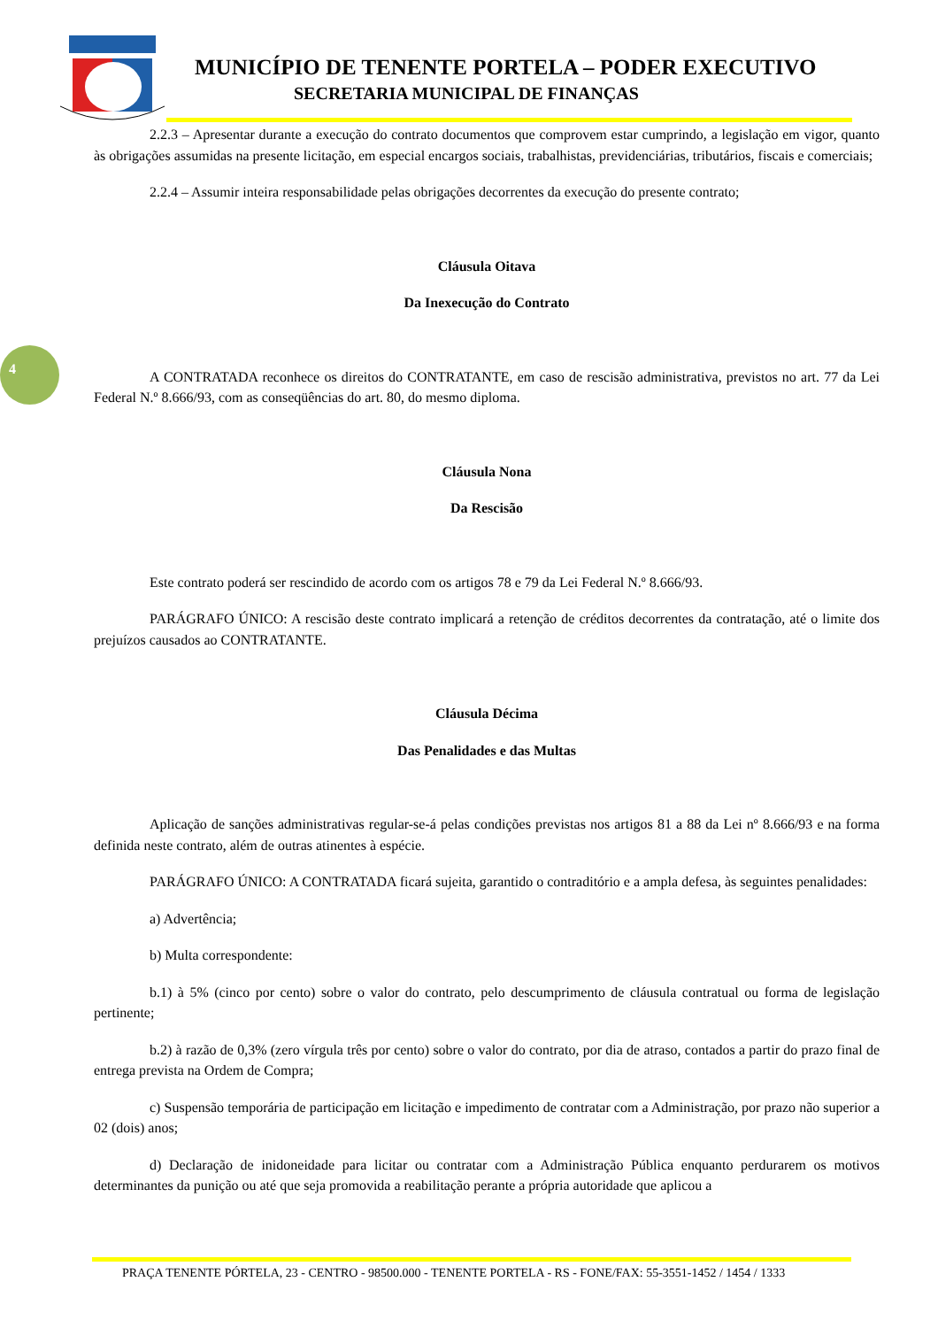MUNICÍPIO DE TENENTE PORTELA – PODER EXECUTIVO
SECRETARIA MUNICIPAL DE FINANÇAS
4
2.2.3 – Apresentar durante a execução do contrato documentos que comprovem estar cumprindo, a legislação em vigor, quanto às obrigações assumidas na presente licitação, em especial encargos sociais, trabalhistas, previdenciárias, tributários, fiscais e comerciais;
2.2.4 – Assumir inteira responsabilidade pelas obrigações decorrentes da execução do presente contrato;
Cláusula Oitava
Da Inexecução do Contrato
A CONTRATADA reconhece os direitos do CONTRATANTE, em caso de rescisão administrativa, previstos no art. 77 da Lei Federal N.º 8.666/93, com as conseqüências do art. 80, do mesmo diploma.
Cláusula Nona
Da Rescisão
Este contrato poderá ser rescindido de acordo com os artigos 78 e 79 da Lei Federal N.º 8.666/93.
PARÁGRAFO ÚNICO: A rescisão deste contrato implicará a retenção de créditos decorrentes da contratação, até o limite dos prejuízos causados ao CONTRATANTE.
Cláusula Décima
Das Penalidades e das Multas
Aplicação de sanções administrativas regular-se-á pelas condições previstas nos artigos 81 a 88 da Lei nº 8.666/93 e na forma definida neste contrato, além de outras atinentes à espécie.
PARÁGRAFO ÚNICO: A CONTRATADA ficará sujeita, garantido o contraditório e a ampla defesa, às seguintes penalidades:
a) Advertência;
b) Multa correspondente:
b.1) à 5% (cinco por cento) sobre o valor do contrato, pelo descumprimento de cláusula contratual ou forma de legislação pertinente;
b.2) à razão de 0,3% (zero vírgula três por cento) sobre o valor do contrato, por dia de atraso, contados a partir do prazo final de entrega prevista na Ordem de Compra;
c) Suspensão temporária de participação em licitação e impedimento de contratar com a Administração, por prazo não superior a 02 (dois) anos;
d) Declaração de inidoneidade para licitar ou contratar com a Administração Pública enquanto perdurarem os motivos determinantes da punição ou até que seja promovida a reabilitação perante a própria autoridade que aplicou a
PRAÇA TENENTE PÓRTELA, 23 - CENTRO - 98500.000 - TENENTE PORTELA - RS - FONE/FAX: 55-3551-1452 / 1454 / 1333